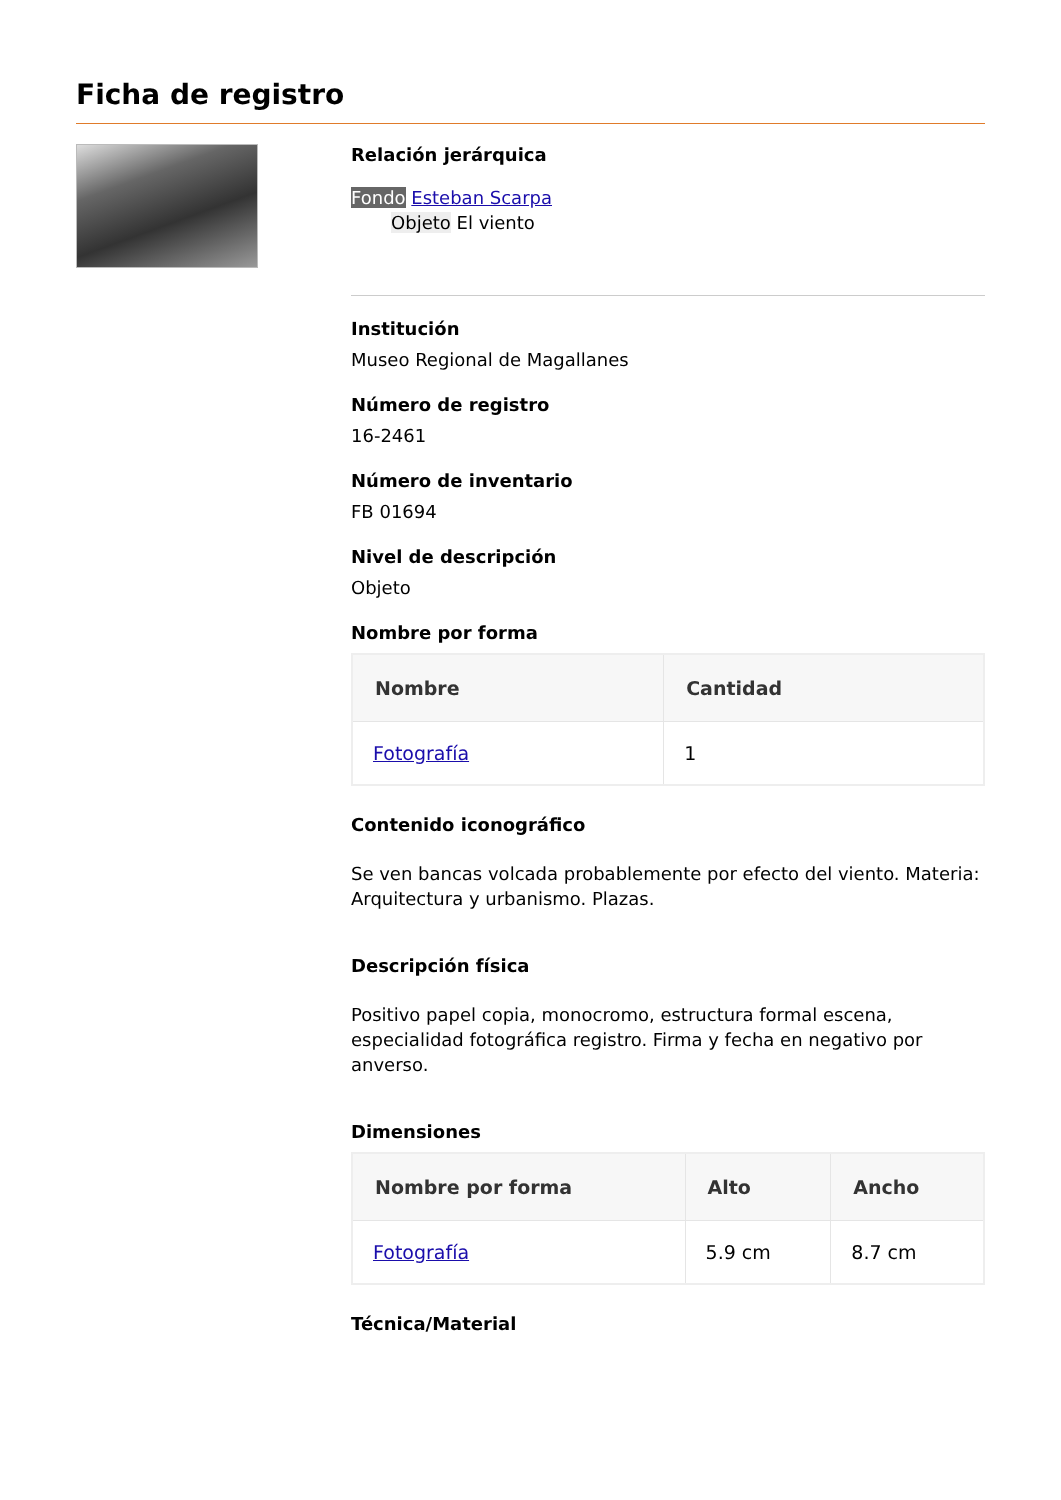Ficha de registro
Relación jerárquica
Fondo Esteban Scarpa
Objeto El viento
Institución
Museo Regional de Magallanes
Número de registro
16-2461
Número de inventario
FB 01694
Nivel de descripción
Objeto
Nombre por forma
| Nombre | Cantidad |
| --- | --- |
| Fotografía | 1 |
Contenido iconográfico
Se ven bancas volcada probablemente por efecto del viento. Materia: Arquitectura y urbanismo. Plazas.
Descripción física
Positivo papel copia, monocromo, estructura formal escena, especialidad fotográfica registro. Firma y fecha en negativo por anverso.
Dimensiones
| Nombre por forma | Alto | Ancho |
| --- | --- | --- |
| Fotografía | 5.9 cm | 8.7 cm |
Técnica/Material